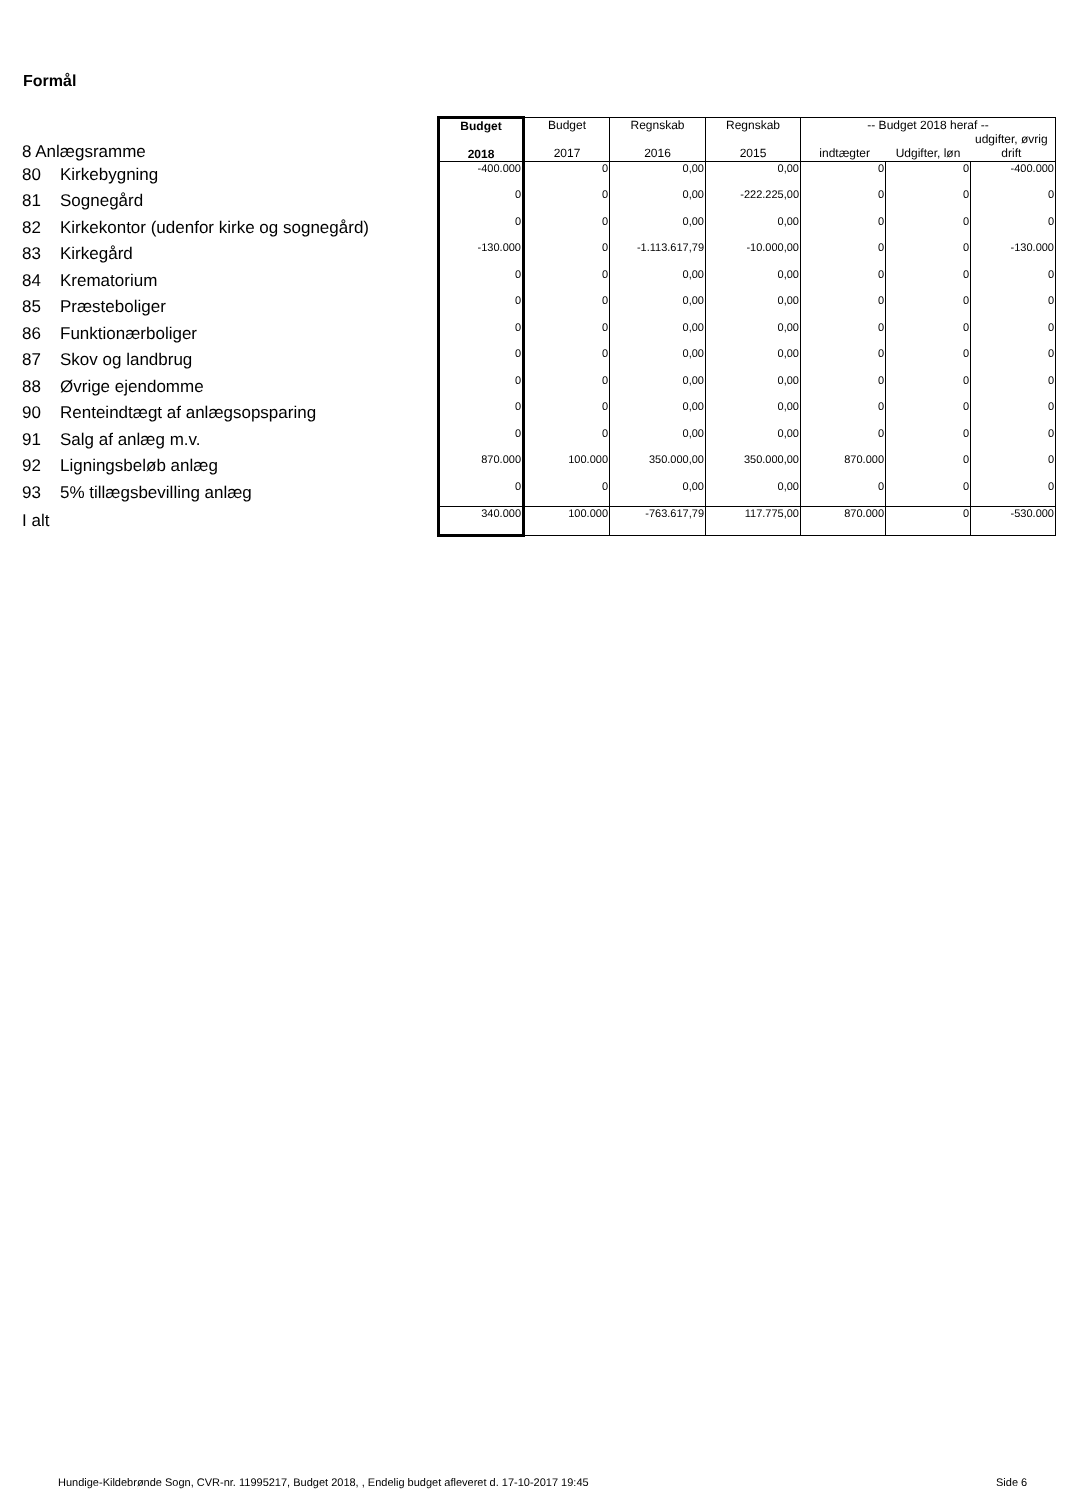Formål
| 8 Anlægsramme | | Budget 2018 | Budget 2017 | Regnskab 2016 | Regnskab 2015 | -- Budget 2018 heraf -- indtægter Udgifter, løn udgifter, øvrig drift | | |
| 80 | Kirkebygning | -400.000 | 0 | 0,00 | 0,00 | 0 | 0 | -400.000 |
| 81 | Sognegård | 0 | 0 | 0,00 | -222.225,00 | 0 | 0 | 0 |
| 82 | Kirkekontor (udenfor kirke og sognegård) | 0 | 0 | 0,00 | 0,00 | 0 | 0 | 0 |
| 83 | Kirkegård | -130.000 | 0 | -1.113.617,79 | -10.000,00 | 0 | 0 | -130.000 |
| 84 | Krematorium | 0 | 0 | 0,00 | 0,00 | 0 | 0 | 0 |
| 85 | Præsteboliger | 0 | 0 | 0,00 | 0,00 | 0 | 0 | 0 |
| 86 | Funktionærboliger | 0 | 0 | 0,00 | 0,00 | 0 | 0 | 0 |
| 87 | Skov og landbrug | 0 | 0 | 0,00 | 0,00 | 0 | 0 | 0 |
| 88 | Øvrige ejendomme | 0 | 0 | 0,00 | 0,00 | 0 | 0 | 0 |
| 90 | Renteindtægt af anlægsopsparing | 0 | 0 | 0,00 | 0,00 | 0 | 0 | 0 |
| 91 | Salg af anlæg m.v. | 0 | 0 | 0,00 | 0,00 | 0 | 0 | 0 |
| 92 | Ligningsbeløb anlæg | 870.000 | 100.000 | 350.000,00 | 350.000,00 | 870.000 | 0 | 0 |
| 93 | 5% tillægsbevilling anlæg | 0 | 0 | 0,00 | 0,00 | 0 | 0 | 0 |
| I alt | | 340.000 | 100.000 | -763.617,79 | 117.775,00 | 870.000 | 0 | -530.000 |
Hundige-Kildebrønde Sogn, CVR-nr. 11995217, Budget 2018, , Endelig budget afleveret d. 17-10-2017 19:45
Side 6